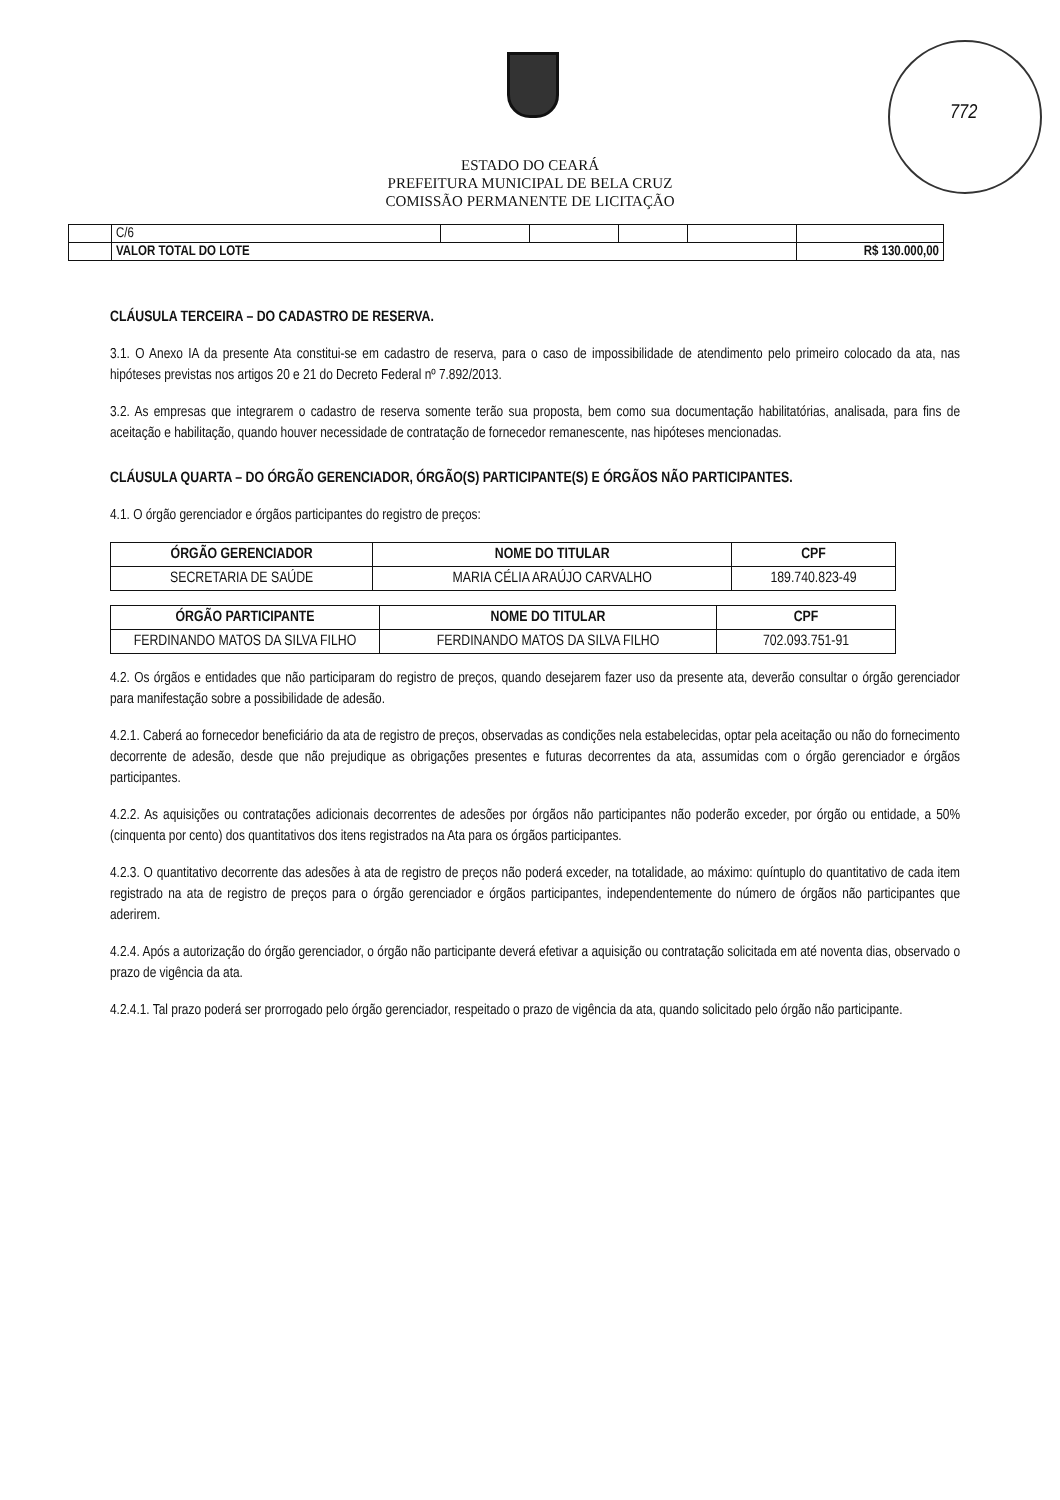772
ESTADO DO CEARÁ
PREFEITURA MUNICIPAL DE BELA CRUZ
COMISSÃO PERMANENTE DE LICITAÇÃO
| | C/6 | | | | | |
| | VALOR TOTAL DO LOTE | | | | | R$ 130.000,00 |
CLÁUSULA TERCEIRA – DO CADASTRO DE RESERVA.
3.1. O Anexo IA da presente Ata constitui-se em cadastro de reserva, para o caso de impossibilidade de atendimento pelo primeiro colocado da ata, nas hipóteses previstas nos artigos 20 e 21 do Decreto Federal nº 7.892/2013.
3.2. As empresas que integrarem o cadastro de reserva somente terão sua proposta, bem como sua documentação habilitatórias, analisada, para fins de aceitação e habilitação, quando houver necessidade de contratação de fornecedor remanescente, nas hipóteses mencionadas.
CLÁUSULA QUARTA – DO ÓRGÃO GERENCIADOR, ÓRGÃO(S) PARTICIPANTE(S) E ÓRGÃOS NÃO PARTICIPANTES.
4.1. O órgão gerenciador e órgãos participantes do registro de preços:
| ÓRGÃO GERENCIADOR | NOME DO TITULAR | CPF |
| --- | --- | --- |
| SECRETARIA DE SAÚDE | MARIA CÉLIA ARAÚJO CARVALHO | 189.740.823-49 |
| ÓRGÃO PARTICIPANTE | NOME DO TITULAR | CPF |
| --- | --- | --- |
| FERDINANDO MATOS DA SILVA FILHO | FERDINANDO MATOS DA SILVA FILHO | 702.093.751-91 |
4.2. Os órgãos e entidades que não participaram do registro de preços, quando desejarem fazer uso da presente ata, deverão consultar o órgão gerenciador para manifestação sobre a possibilidade de adesão.
4.2.1. Caberá ao fornecedor beneficiário da ata de registro de preços, observadas as condições nela estabelecidas, optar pela aceitação ou não do fornecimento decorrente de adesão, desde que não prejudique as obrigações presentes e futuras decorrentes da ata, assumidas com o órgão gerenciador e órgãos participantes.
4.2.2. As aquisições ou contratações adicionais decorrentes de adesões por órgãos não participantes não poderão exceder, por órgão ou entidade, a 50% (cinquenta por cento) dos quantitativos dos itens registrados na Ata para os órgãos participantes.
4.2.3. O quantitativo decorrente das adesões à ata de registro de preços não poderá exceder, na totalidade, ao máximo: quíntuplo do quantitativo de cada item registrado na ata de registro de preços para o órgão gerenciador e órgãos participantes, independentemente do número de órgãos não participantes que aderirem.
4.2.4. Após a autorização do órgão gerenciador, o órgão não participante deverá efetivar a aquisição ou contratação solicitada em até noventa dias, observado o prazo de vigência da ata.
4.2.4.1. Tal prazo poderá ser prorrogado pelo órgão gerenciador, respeitado o prazo de vigência da ata, quando solicitado pelo órgão não participante.